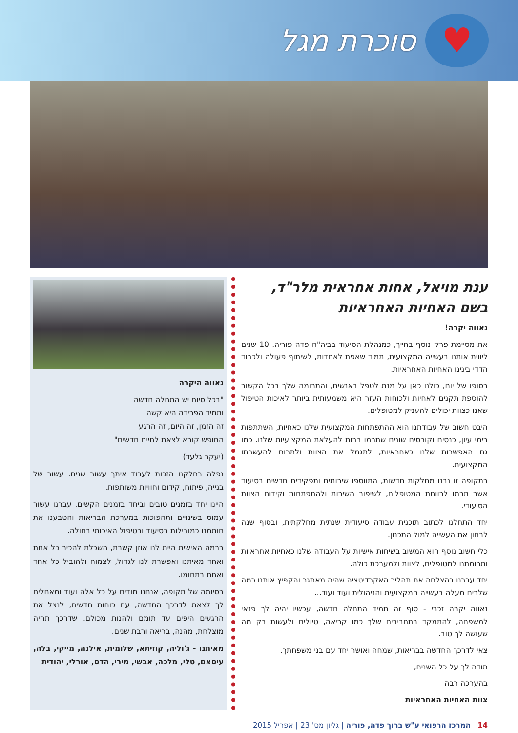♥
סוכרת מגל
ענת מויאל, אחות אחראית מלר"ד,
בשם האחיות האחראיות
נאווה יקרה!
את מסיימת פרק נוסף בחייך, כמנהלת הסיעוד בביה"ח פדה פוריה. 10 שנים ליווית אותנו בעשייה המקצועית, תמיד שאפת לאחדות, לשיתוף פעולה ולכבוד הדדי בינינו האחיות האחראיות.
בסופו של יום, כולנו כאן על מנת לטפל באנשים, והתרומה שלך בכל הקשור להוספת תקנים לאחיות ולכוחות העזר היא משמעותית ביותר לאיכות הטיפול שאנו כצוות יכולים להעניק למטופלים.
היבט חשוב של עבודתנו הוא ההתפתחות המקצועית שלנו כאחיות, השתתפות בימי עיון, כנסים וקורסים שונים שתרמו רבות להעלאת המקצועיות שלנו. כמו גם האפשרות שלנו כאחראיות, לתגמל את הצוות ולתרום להעשרתו המקצועית.
בתקופה זו נבנו מחלקות חדשות, התווספו שירותים ותפקידים חדשים בסיעוד אשר תרמו לרווחת המטופלים, לשיפור השירות ולהתפתחות וקידום הצוות הסיעודי.
יחד התחלנו לכתוב תוכנית עבודה סיעודית שנתית מחלקתית, ובסוף שנה לבחון את העשייה למול התכנון.
כלי חשוב נוסף הוא המשוב בשיחות אישיות על העבודה שלנו כאחיות אחראיות ותרומתנו למטופלים, לצוות ולמערכת כולה.
יחד עברנו בהצלחה את תהליך האקרדיטציה שהיה מאתגר והקפיץ אותנו כמה שלבים מעלה בעשייה המקצועית והניהולית ועוד ועוד...
נאווה יקרה זכרי - סוף זה תמיד התחלה חדשה, עכשיו יהיה לך פנאי למשפחה, להתמקד בתחביבים שלך כמו קריאה, טיולים ולעשות רק מה שעושה לך טוב.
צאי לדרכך החדשה בבריאות, שמחה ואושר יחד עם בני משפחתך.
תודה לך על כל השנים,
בהערכה רבה
צוות האחיות האחראיות
נאווה היקרה
"בכל סיום יש התחלה חדשה
ותמיד הפרידה היא קשה.
זה הזמן, זה היום, זה הרגע
החופש קורא לצאת לחיים חדשים"
(יעקב גלעד)
נפלה בחלקנו הזכות לעבוד איתך עשור שנים. עשור של בנייה, פיתוח, קידום וחוויות משותפות.
היינו יחד בזמנים טובים וביחד בזמנים הקשים. עברנו עשור עמוס בשינויים ותהפוכות במערכת הבריאות והטבענו את חותמנו כמובילות בסיעוד ובטיפול האיכותי בחולה.
ברמה האישית היית לנו אוזן קשבת, השכלת להכיר כל אחת ואחד מאיתנו ואפשרת לנו לגדול, לצמוח ולהוביל כל אחד ואחת בתחומו.
בסיומה של תקופה, אנחנו מודים על כל אלה ועוד ומאחלים לך לצאת לדרכך החדשה, עם כוחות חדשים, לנצל את הרגעים היפים עד תומם ולהנות מכולם. שדרכך תהיה מוצלחת, מהנה, בריאה ורבת שנים.
מאיתנו - ג'וליה, קוזיתא, שלומית, אילנה, מייקי, בלה, עיסאם, טלי, מלכה, אבשי, מירי, הדס, אורלי, יהודית
14 המרכז הרפואי ע"ש ברוך פדה, פוריה | גליון מס' 23 | אפריל 2015